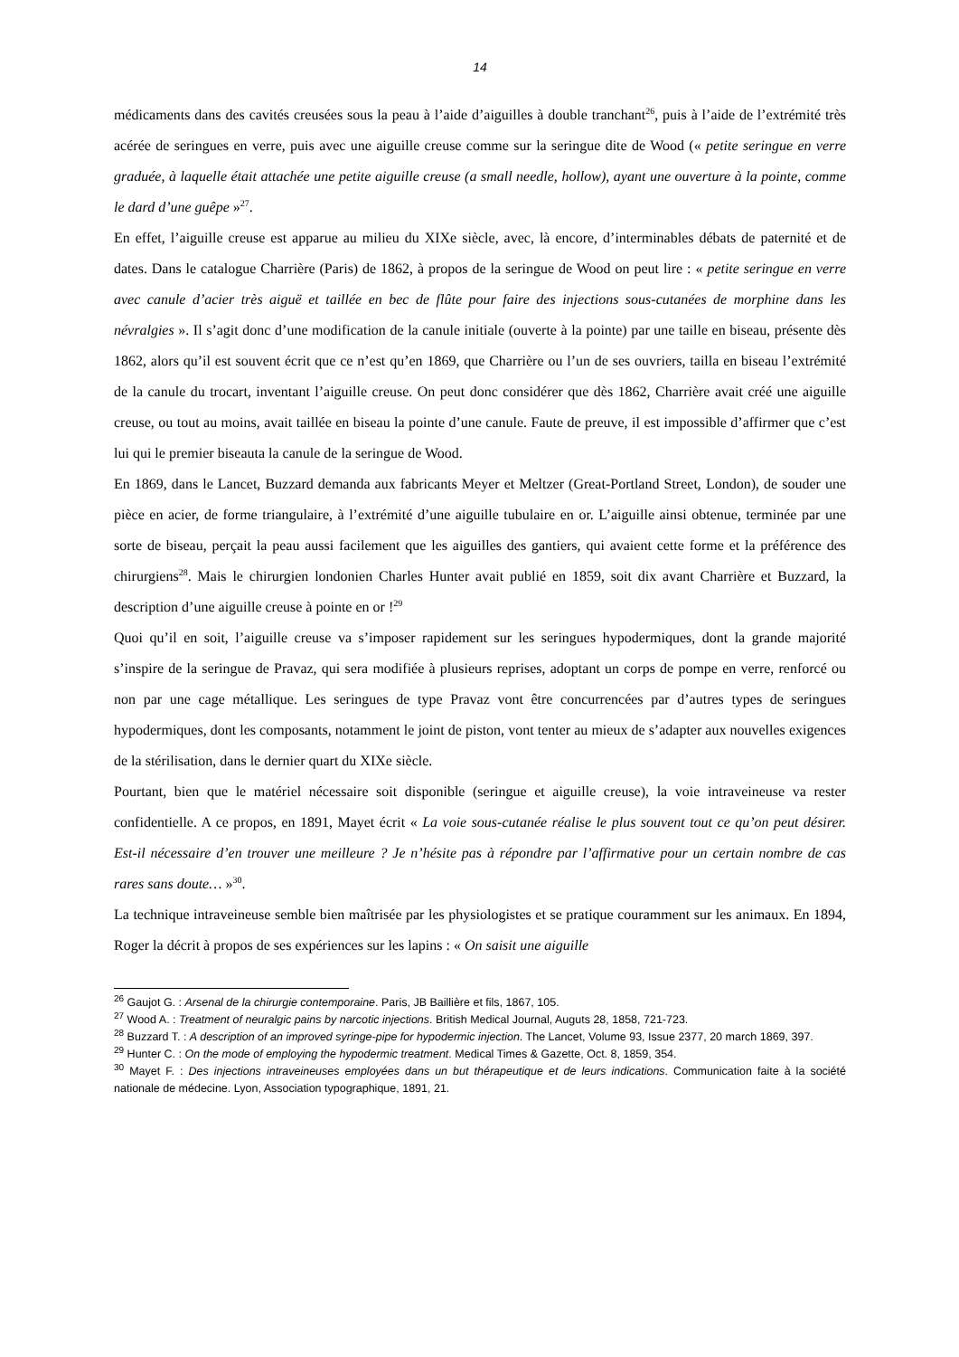14
médicaments dans des cavités creusées sous la peau à l’aide d’aiguilles à double tranchant<sup>26</sup>, puis à l’aide de l’extrémité très acérée de seringues en verre, puis avec une aiguille creuse comme sur la seringue dite de Wood (« petite seringue en verre graduée, à laquelle était attachée une petite aiguille creuse (a small needle, hollow), ayant une ouverture à la pointe, comme le dard d’une guêpe »<sup>27</sup>.
En effet, l’aiguille creuse est apparue au milieu du XIXe siècle, avec, là encore, d’interminables débats de paternité et de dates. Dans le catalogue Charrière (Paris) de 1862, à propos de la seringue de Wood on peut lire : « petite seringue en verre avec canule d’acier très aiguë et taillée en bec de flûte pour faire des injections sous-cutanées de morphine dans les névralgies ». Il s’agit donc d’une modification de la canule initiale (ouverte à la pointe) par une taille en biseau, présente dès 1862, alors qu’il est souvent écrit que ce n’est qu’en 1869, que Charrière ou l’un de ses ouvriers, tailla en biseau l’extrémité de la canule du trocart, inventant l’aiguille creuse. On peut donc considérer que dès 1862, Charrière avait créé une aiguille creuse, ou tout au moins, avait taillée en biseau la pointe d’une canule. Faute de preuve, il est impossible d’affirmer que c’est lui qui le premier biseauta la canule de la seringue de Wood.
En 1869, dans le Lancet, Buzzard demanda aux fabricants Meyer et Meltzer (Great-Portland Street, London), de souder une pièce en acier, de forme triangulaire, à l’extrémité d’une aiguille tubulaire en or. L’aiguille ainsi obtenue, terminée par une sorte de biseau, perçait la peau aussi facilement que les aiguilles des gantiers, qui avaient cette forme et la préférence des chirurgiens<sup>28</sup>. Mais le chirurgien londonien Charles Hunter avait publié en 1859, soit dix avant Charrière et Buzzard, la description d’une aiguille creuse à pointe en or !<sup>29</sup>
Quoi qu’il en soit, l’aiguille creuse va s’imposer rapidement sur les seringues hypodermiques, dont la grande majorité s’inspire de la seringue de Pravaz, qui sera modifiée à plusieurs reprises, adoptant un corps de pompe en verre, renforcé ou non par une cage métallique. Les seringues de type Pravaz vont être concurrencées par d’autres types de seringues hypodermiques, dont les composants, notamment le joint de piston, vont tenter au mieux de s’adapter aux nouvelles exigences de la stérilisation, dans le dernier quart du XIXe siècle.
Pourtant, bien que le matériel nécessaire soit disponible (seringue et aiguille creuse), la voie intraveineuse va rester confidentielle. A ce propos, en 1891, Mayet écrit « La voie sous-cutanée réalise le plus souvent tout ce qu’on peut désirer. Est-il nécessaire d’en trouver une meilleure ? Je n’hésite pas à répondre par l’affirmative pour un certain nombre de cas rares sans doute… »<sup>30</sup>.
La technique intraveineuse semble bien maîtrisée par les physiologistes et se pratique couramment sur les animaux. En 1894, Roger la décrit à propos de ses expériences sur les lapins : « On saisit une aiguille
<sup>26</sup> Gaujot G. : Arsenal de la chirurgie contemporaine. Paris, JB Baillière et fils, 1867, 105.
<sup>27</sup> Wood A. : Treatment of neuralgic pains by narcotic injections. British Medical Journal, Auguts 28, 1858, 721-723.
<sup>28</sup> Buzzard T. : A description of an improved syringe-pipe for hypodermic injection. The Lancet, Volume 93, Issue 2377, 20 march 1869, 397.
<sup>29</sup> Hunter C. : On the mode of employing the hypodermic treatment. Medical Times & Gazette, Oct. 8, 1859, 354.
<sup>30</sup> Mayet F. : Des injections intraveineuses employées dans un but thérapeutique et de leurs indications. Communication faite à la société nationale de médecine. Lyon, Association typographique, 1891, 21.